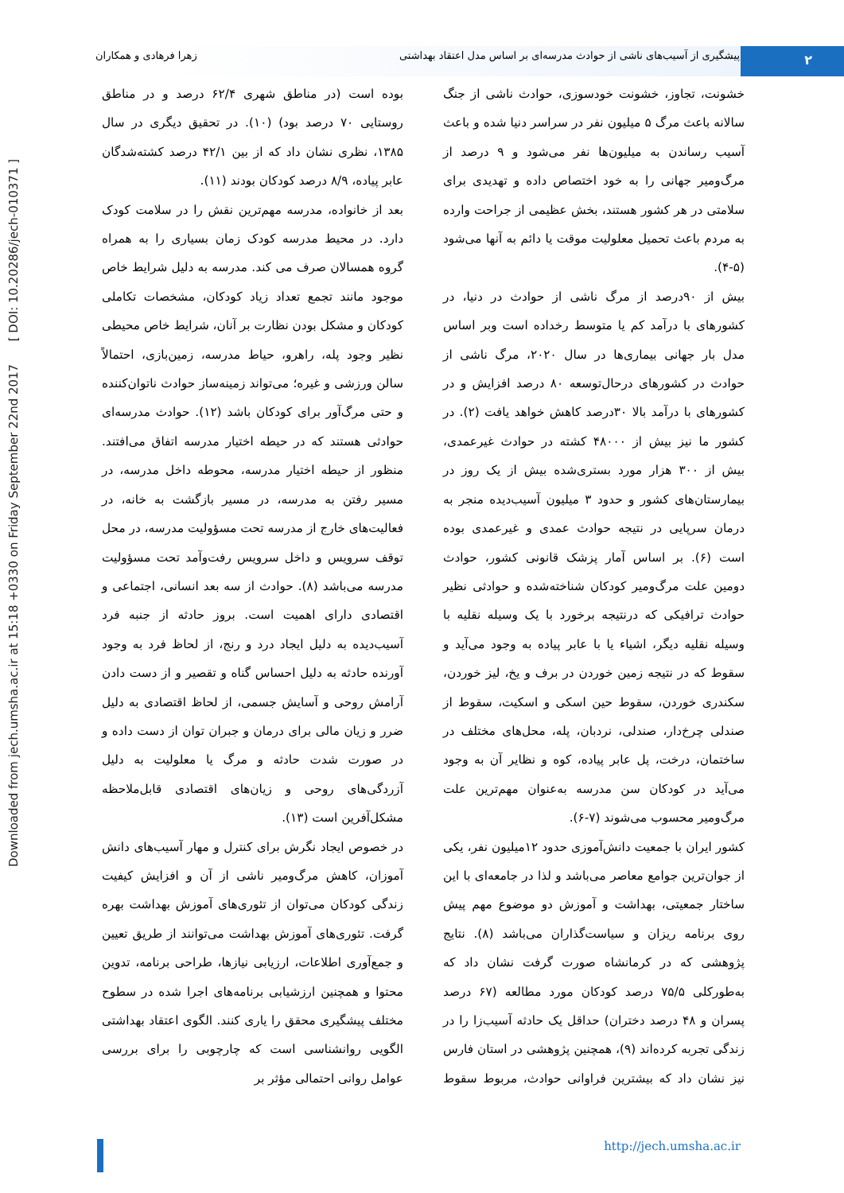Downloaded from jech.umsha.ac.ir at 15:18 +0330 on Friday September 22nd 2017 [ DOI: 10.20286/jech-010371 ]
۲
پیشگیری از آسیب‌های ناشی از حوادث مدرسه‌ای بر اساس مدل اعتقاد بهداشتی زهرا فرهادی و همکاران
خشونت، تجاوز، خشونت خودسوزی، حوادث ناشی از جنگ سالانه باعث مرگ ۵ میلیون نفر در سراسر دنیا شده و باعث آسیب رساندن به میلیون‌ها نفر می‌شود و ۹ درصد از مرگ‌ومیر جهانی را به خود اختصاص داده و تهدیدی برای سلامتی در هر کشور هستند، بخش عظیمی از جراحت وارده به مردم باعث تحمیل معلولیت موقت یا دائم به آنها می‌شود (۵-۴).
بیش از ۹۰درصد از مرگ ناشی از حوادث در دنیا، در کشورهای با درآمد کم یا متوسط رخداده است وبر اساس مدل بار جهانی بیماری‌ها در سال ۲۰۲۰، مرگ ناشی از حوادث در کشورهای درحال‌توسعه ۸۰ درصد افزایش و در کشورهای با درآمد بالا ۳۰درصد کاهش خواهد یافت (۲). در کشور ما نیز بیش از ۴۸۰۰۰ کشته در حوادث غیرعمدی، بیش از ۳۰۰ هزار مورد بستری‌شده بیش از یک روز در بیمارستان‌های کشور و حدود ۳ میلیون آسیب‌دیده منجر به درمان سرپایی در نتیجه حوادث عمدی و غیرعمدی بوده است (۶). بر اساس آمار پزشک قانونی کشور، حوادث دومین علت مرگ‌ومیر کودکان شناخته‌شده و حوادثی نظیر حوادث ترافیکی که درنتیجه برخورد با یک وسیله نقلیه با وسیله نقلیه دیگر، اشیاء یا با عابر پیاده به وجود می‌آید و سقوط که در نتیجه زمین خوردن در برف و یخ، لیز خوردن، سکندری خوردن، سقوط حین اسکی و اسکیت، سقوط از صندلی چرخ‌دار، صندلی، نردبان، پله، محل‌های مختلف در ساختمان، درخت، پل عابر پیاده، کوه و نظایر آن به وجود می‌آید در کودکان سن مدرسه به‌عنوان مهم‌ترین علت مرگ‌ومیر محسوب می‌شوند (۷-۶).
کشور ایران با جمعیت دانش‌آموزی حدود ۱۲میلیون نفر، یکی از جوان‌ترین جوامع معاصر می‌باشد و لذا در جامعه‌ای با این ساختار جمعیتی، بهداشت و آموزش دو موضوع مهم پیش روی برنامه ریزان و سیاست‌گذاران می‌باشد (۸). نتایج پژوهشی که در کرمانشاه صورت گرفت نشان داد که به‌طورکلی ۷۵/۵ درصد کودکان مورد مطالعه (۶۷ درصد پسران و ۴۸ درصد دختران) حداقل یک حادثه آسیب‌زا را در زندگی تجربه کرده‌اند (۹)، همچنین پژوهشی در استان فارس نیز نشان داد که بیشترین فراوانی حوادث، مربوط سقوط بوده است (در مناطق شهری ۶۲/۴ درصد و در مناطق روستایی ۷۰ درصد بود) (۱۰). در تحقیق دیگری در سال ۱۳۸۵، نظری نشان داد که از بین ۴۲/۱ درصد کشته‌شدگان عابر پیاده، ۸/۹ درصد کودکان بودند (۱۱).
بعد از خانواده، مدرسه مهم‌ترین نقش را در سلامت کودک دارد. در محیط مدرسه کودک زمان بسیاری را به همراه گروه همسالان صرف می کند. مدرسه به دلیل شرایط خاص موجود مانند تجمع تعداد زیاد کودکان، مشخصات تکاملی کودکان و مشکل بودن نظارت بر آنان، شرایط خاص محیطی نظیر وجود پله، راهرو، حیاط مدرسه، زمین‌بازی، احتمالاً سالن ورزشی و غیره؛ می‌تواند زمینه‌ساز حوادث ناتوان‌کننده و حتی مرگ‌آور برای کودکان باشد (۱۲). حوادث مدرسه‌ای حوادثی هستند که در حیطه اختیار مدرسه اتفاق می‌افتند. منظور از حیطه اختیار مدرسه، محوطه داخل مدرسه، در مسیر رفتن به مدرسه، در مسیر بازگشت به خانه، در فعالیت‌های خارج از مدرسه تحت مسؤولیت مدرسه، در محل توقف سرویس و داخل سرویس رفت‌وآمد تحت مسؤولیت مدرسه می‌باشد (۸). حوادث از سه بعد انسانی، اجتماعی و اقتصادی دارای اهمیت است. بروز حادثه از جنبه فرد آسیب‌دیده به دلیل ایجاد درد و رنج، از لحاظ فرد به وجود آورنده حادثه به دلیل احساس گناه و تقصیر و از دست دادن آرامش روحی و آسایش جسمی، از لحاظ اقتصادی به دلیل ضرر و زیان مالی برای درمان و جبران توان از دست داده و در صورت شدت حادثه و مرگ یا معلولیت به دلیل آزردگی‌های روحی و زیان‌های اقتصادی قابل‌ملاحظه مشکل‌آفرین است (۱۳).
در خصوص ایجاد نگرش برای کنترل و مهار آسیب‌های دانش آموزان، کاهش مرگ‌ومیر ناشی از آن و افزایش کیفیت زندگی کودکان می‌توان از تئوری‌های آموزش بهداشت بهره گرفت. تئوری‌های آموزش بهداشت می‌توانند از طریق تعیین و جمع‌آوری اطلاعات، ارزیابی نیازها، طراحی برنامه، تدوین محتوا و همچنین ارزشیابی برنامه‌های اجرا شده در سطوح مختلف پیشگیری محقق را یاری کنند. الگوی اعتقاد بهداشتی الگویی روانشناسی است که چارچوبی را برای بررسی عوامل روانی احتمالی مؤثر بر
http://jech.umsha.ac.ir